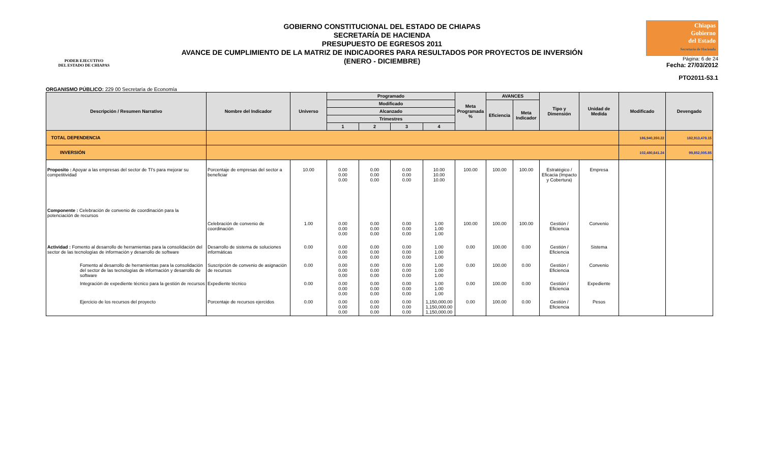PODER EJECUTIVO
DEL ESTADO DE CHIAPAS
GOBIERNO CONSTITUCIONAL DEL ESTADO DE CHIAPAS
SECRETARÍA DE HACIENDA
PRESUPUESTO DE EGRESOS 2011
AVANCE DE CUMPLIMIENTO DE LA MATRIZ DE INDICADORES PARA RESULTADOS POR PROYECTOS DE INVERSIÓN
(ENERO - DICIEMBRE)
Chiapas
Gobierno
del Estado
Secretaría de Hacienda
Página: 6 de 24
Fecha: 27/03/2012
PTO2011-53.1
ORGANISMO PÚBLICO: 229 00 Secretaría de Economía
| Descripción / Resumen Narrativo | Nombre del Indicador | Universo | Programado | | | | Meta Programada % | AVANCES | | Tipo y Dimensión | Unidad de Medida | Modificado | Devengado |
| --- | --- | --- | --- | --- | --- | --- | --- | --- | --- | --- | --- | --- | --- |
| | | | Modificado | | | | | Eficiencia | Meta Indicador | | | | |
| | | | Alcanzado | | | | | | | | | | |
| | | | Trimestres | | | | | | | | | | |
| | | | 1 | 2 | 3 | 4 | | | | | | | |
| TOTAL DEPENDENCIA | | | | | | | | | | | | 186,940,350.22 | 182,913,478.15 |
| INVERSIÓN | | | | | | | | | | | | 102,480,641.24 | 99,852,005.85 |
| Proposito : Apoyar a las empresas del sector de TI's para mejorar su competitividad Componente : Celebración de convenio de coordinación para la potenciación de recursos | Porcentaje de empresas del sector a beneficiar | 10.00 | 0.00 0.00 0.00 | 0.00 0.00 0.00 | 0.00 0.00 0.00 | 10.00 10.00 10.00 | 100.00 | 100.00 | 100.00 | Estratégico / Eficacia (Impacto y Cobertura) | Empresa | | |
| | Celebración de convenio de coordinación | 1.00 | 0.00 0.00 0.00 | 0.00 0.00 0.00 | 0.00 0.00 0.00 | 1.00 1.00 1.00 | 100.00 | 100.00 | 100.00 | Gestión / Eficiencia | Convenio | | |
| Actividad : Fomento al desarrollo de herramientas para la consolidación del sector de las tecnologías de información y desarrollo de software | Desarrollo de sistema de soluciones informáticas | 0.00 | 0.00 0.00 0.00 | 0.00 0.00 0.00 | 0.00 0.00 0.00 | 1.00 1.00 1.00 | 0.00 | 100.00 | 0.00 | Gestión / Eficiencia | Sistema | | |
| Fomento al desarrollo de herramientas para la consolidación del sector de las tecnologías de información y desarrollo de software | Suscripción de convenio de asignación de recursos | 0.00 | 0.00 0.00 0.00 | 0.00 0.00 0.00 | 0.00 0.00 0.00 | 1.00 1.00 1.00 | 0.00 | 100.00 | 0.00 | Gestión / Eficiencia | Convenio | | |
| Integración de expediente técnico para la gestión de recursos | Expediente técnico | 0.00 | 0.00 0.00 0.00 | 0.00 0.00 0.00 | 0.00 0.00 0.00 | 1.00 1.00 1.00 | 0.00 | 100.00 | 0.00 | Gestión / Eficiencia | Expediente | | |
| Ejercicio de los recursos del proyecto | Porcentaje de recursos ejercidos | 0.00 | 0.00 0.00 0.00 | 0.00 0.00 0.00 | 0.00 0.00 0.00 | 1,150,000.00 1,150,000.00 1,150,000.00 | 0.00 | 100.00 | 0.00 | Gestión / Eficiencia | Pesos | | |